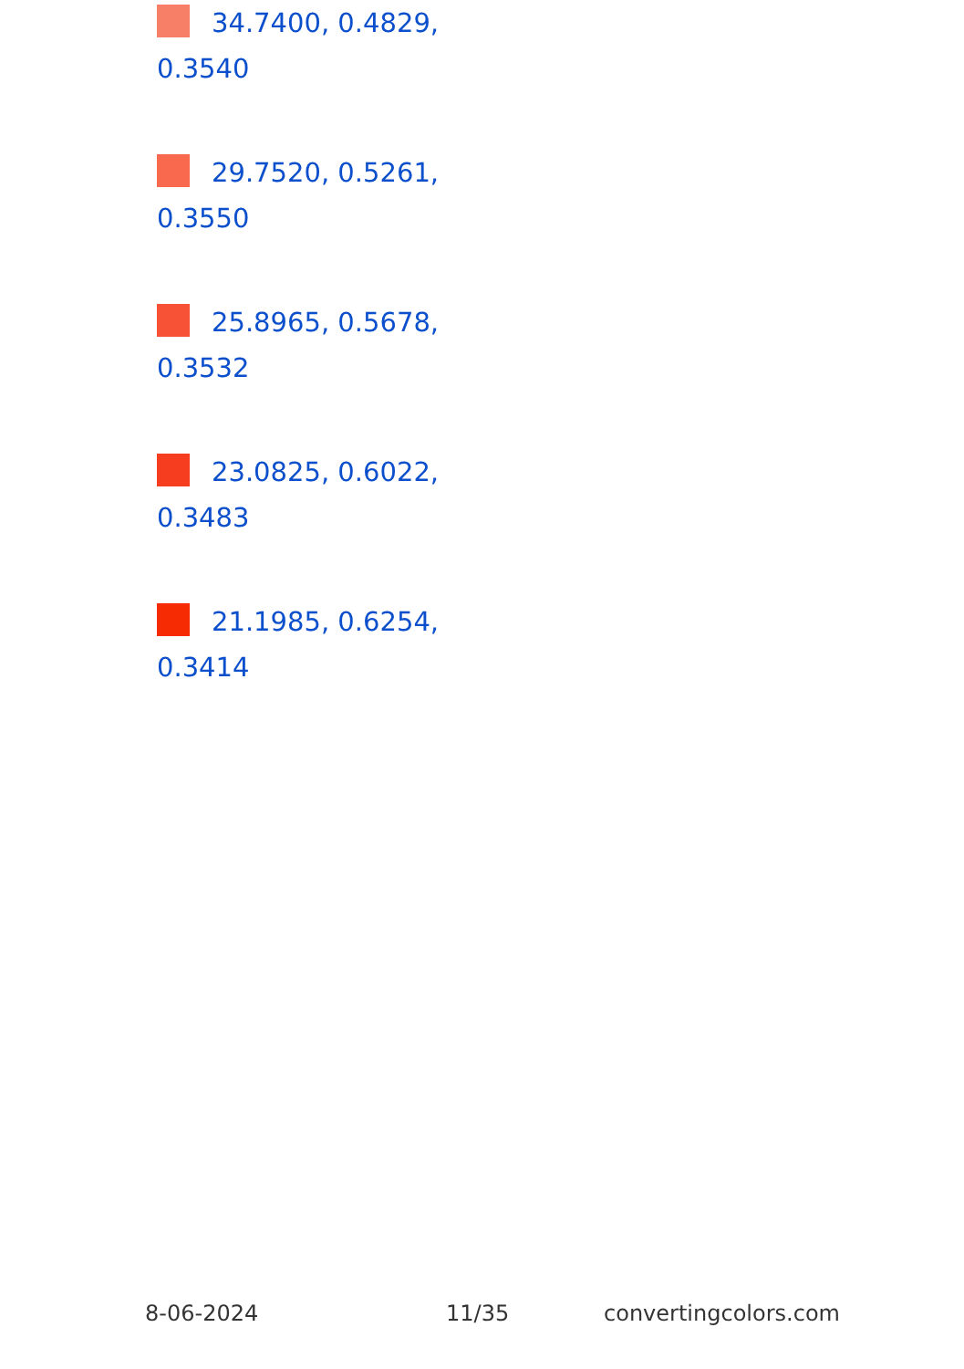34.7400, 0.4829, 0.3540
29.7520, 0.5261, 0.3550
25.8965, 0.5678, 0.3532
23.0825, 0.6022, 0.3483
21.1985, 0.6254, 0.3414
8-06-2024 11/35 convertingcolors.com